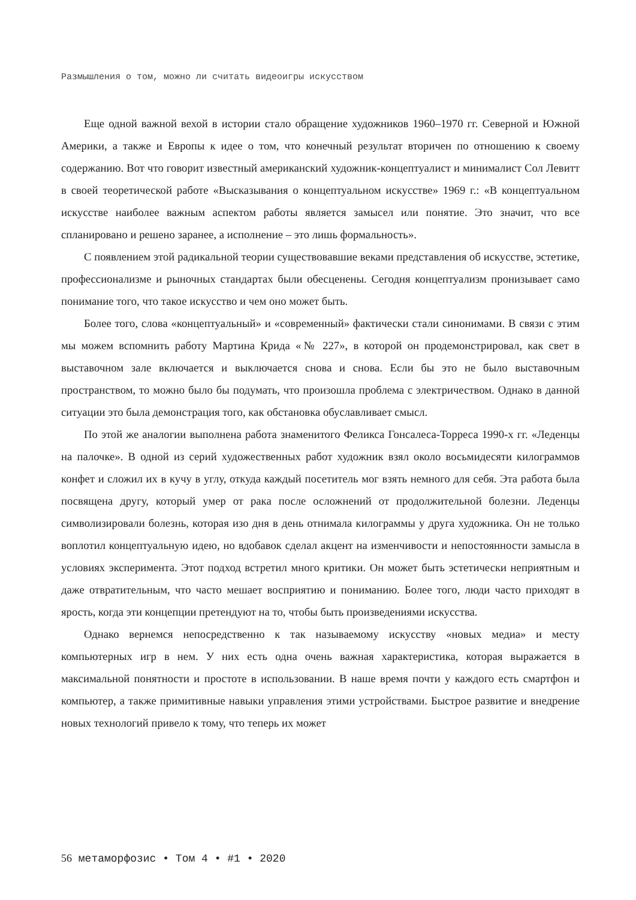Размышления о том, можно ли считать видеоигры искусством
Еще одной важной вехой в истории стало обращение художников 1960–1970 гг. Северной и Южной Америки, а также и Европы к идее о том, что конечный результат вторичен по отношению к своему содержанию. Вот что говорит известный американский художник-концептуалист и минималист Сол Левитт в своей теоретической работе «Высказывания о концептуальном искусстве» 1969 г.: «В концептуальном искусстве наиболее важным аспектом работы является замысел или понятие. Это значит, что все спланировано и решено заранее, а исполнение – это лишь формальность».
С появлением этой радикальной теории существовавшие веками представления об искусстве, эстетике, профессионализме и рыночных стандартах были обесценены. Сегодня концептуализм пронизывает само понимание того, что такое искусство и чем оно может быть.
Более того, слова «концептуальный» и «современный» фактически стали синонимами. В связи с этим мы можем вспомнить работу Мартина Крида «№ 227», в которой он продемонстрировал, как свет в выставочном зале включается и выключается снова и снова. Если бы это не было выставочным пространством, то можно было бы подумать, что произошла проблема с электричеством. Однако в данной ситуации это была демонстрация того, как обстановка обуславливает смысл.
По этой же аналогии выполнена работа знаменитого Феликса Гонсалеса-Торреса 1990-х гг. «Леденцы на палочке». В одной из серий художественных работ художник взял около восьмидесяти килограммов конфет и сложил их в кучу в углу, откуда каждый посетитель мог взять немного для себя. Эта работа была посвящена другу, который умер от рака после осложнений от продолжительной болезни. Леденцы символизировали болезнь, которая изо дня в день отнимала килограммы у друга художника. Он не только воплотил концептуальную идею, но вдобавок сделал акцент на изменчивости и непостоянности замысла в условиях эксперимента. Этот подход встретил много критики. Он может быть эстетически неприятным и даже отвратительным, что часто мешает восприятию и пониманию. Более того, люди часто приходят в ярость, когда эти концепции претендуют на то, чтобы быть произведениями искусства.
Однако вернемся непосредственно к так называемому искусству «новых медиа» и месту компьютерных игр в нем. У них есть одна очень важная характеристика, которая выражается в максимальной понятности и простоте в использовании. В наше время почти у каждого есть смартфон и компьютер, а также примитивные навыки управления этими устройствами. Быстрое развитие и внедрение новых технологий привело к тому, что теперь их может
56 метаморфозис • Том 4 • #1 • 2020